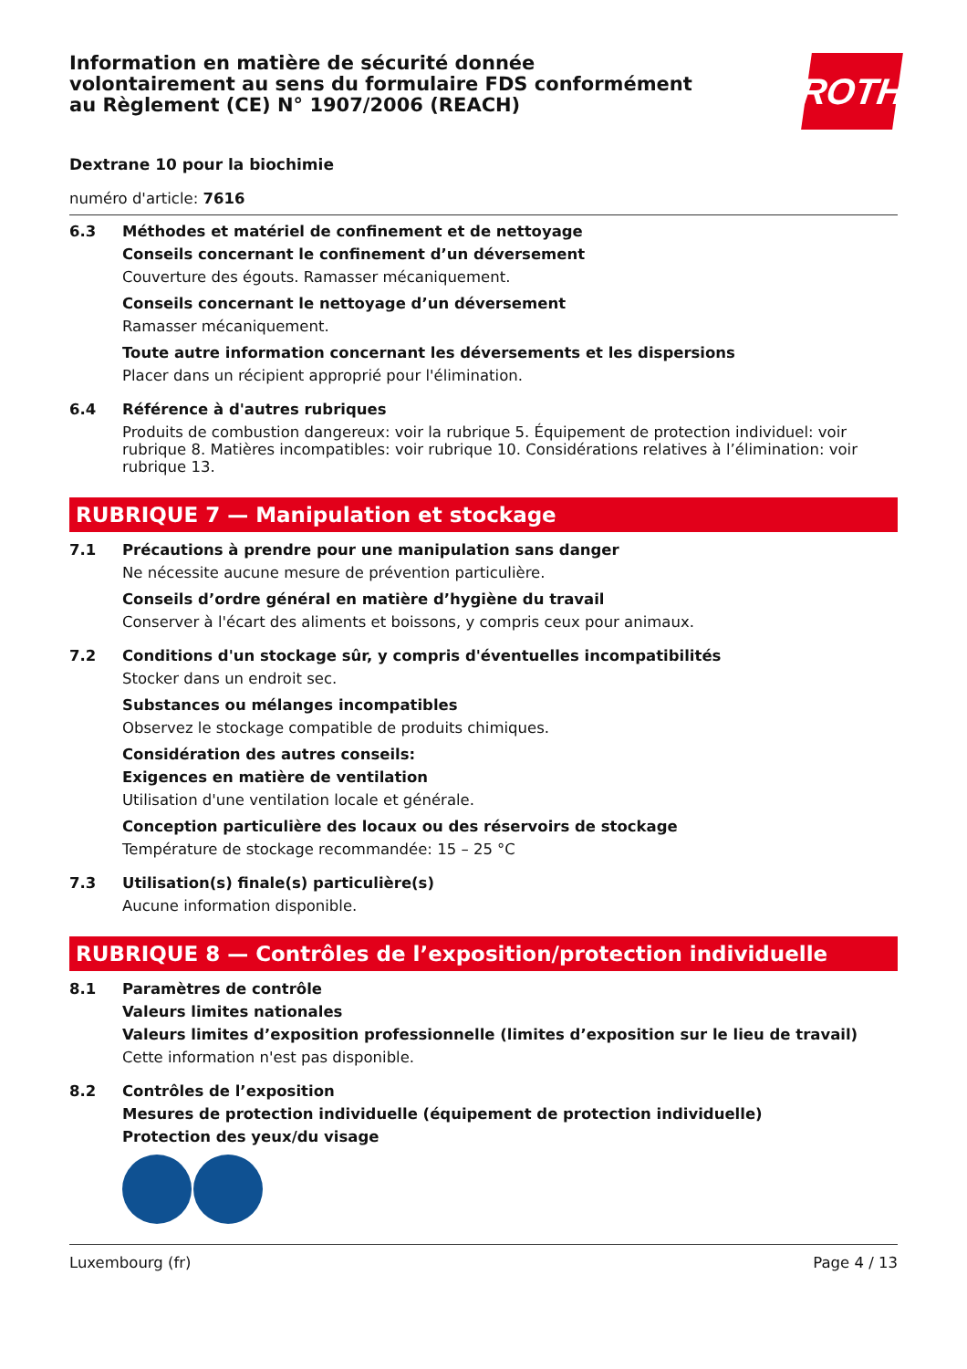Information en matière de sécurité donnée
volontairement au sens du formulaire FDS conformément
au Règlement (CE) N° 1907/2006 (REACH)
ROTH
Dextrane 10 pour la biochimie
numéro d'article: 7616
6.3 Méthodes et matériel de confinement et de nettoyage
Conseils concernant le confinement d’un déversement
Couverture des égouts. Ramasser mécaniquement.
Conseils concernant le nettoyage d’un déversement
Ramasser mécaniquement.
Toute autre information concernant les déversements et les dispersions
Placer dans un récipient approprié pour l'élimination.
6.4 Référence à d'autres rubriques
Produits de combustion dangereux: voir la rubrique 5. Équipement de protection individuel: voir rubrique 8. Matières incompatibles: voir rubrique 10. Considérations relatives à l’élimination: voir rubrique 13.
RUBRIQUE 7 — Manipulation et stockage
7.1 Précautions à prendre pour une manipulation sans danger
Ne nécessite aucune mesure de prévention particulière.
Conseils d’ordre général en matière d’hygiène du travail
Conserver à l'écart des aliments et boissons, y compris ceux pour animaux.
7.2 Conditions d'un stockage sûr, y compris d'éventuelles incompatibilités
Stocker dans un endroit sec.
Substances ou mélanges incompatibles
Observez le stockage compatible de produits chimiques.
Considération des autres conseils:
Exigences en matière de ventilation
Utilisation d'une ventilation locale et générale.
Conception particulière des locaux ou des réservoirs de stockage
Température de stockage recommandée: 15 – 25 °C
7.3 Utilisation(s) finale(s) particulière(s)
Aucune information disponible.
RUBRIQUE 8 — Contrôles de l’exposition/protection individuelle
8.1 Paramètres de contrôle
Valeurs limites nationales
Valeurs limites d’exposition professionnelle (limites d’exposition sur le lieu de travail)
Cette information n'est pas disponible.
8.2 Contrôles de l’exposition
Mesures de protection individuelle (équipement de protection individuelle)
Protection des yeux/du visage
Luxembourg (fr) Page 4 / 13